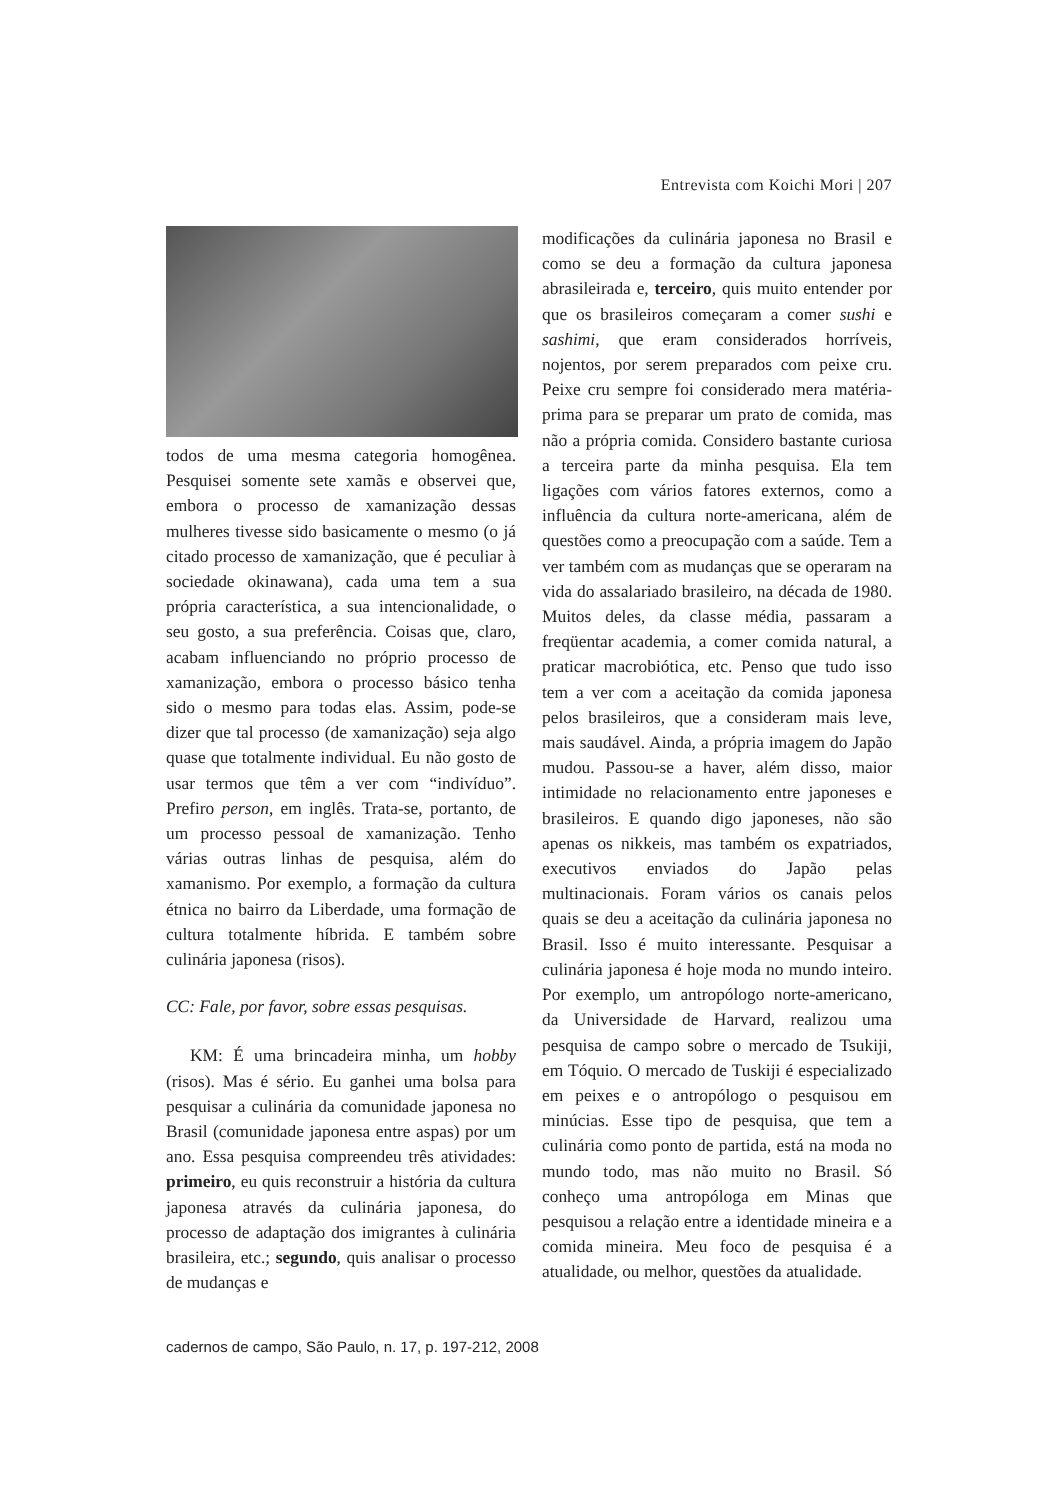Entrevista com Koichi Mori | 207
todos de uma mesma categoria homogênea. Pesquisei somente sete xamãs e observei que, embora o processo de xamanização dessas mulheres tivesse sido basicamente o mesmo (o já citado processo de xamanização, que é peculiar à sociedade okinawana), cada uma tem a sua própria característica, a sua intencionalidade, o seu gosto, a sua preferência. Coisas que, claro, acabam influenciando no próprio processo de xamanização, embora o processo básico tenha sido o mesmo para todas elas. Assim, pode-se dizer que tal processo (de xamanização) seja algo quase que totalmente individual. Eu não gosto de usar termos que têm a ver com “indivíduo”. Prefiro person, em inglês. Trata-se, portanto, de um processo pessoal de xamanização. Tenho várias outras linhas de pesquisa, além do xamanismo. Por exemplo, a formação da cultura étnica no bairro da Liberdade, uma formação de cultura totalmente híbrida. E também sobre culinária japonesa (risos).
CC: Fale, por favor, sobre essas pesquisas.
KM: É uma brincadeira minha, um hobby (risos). Mas é sério. Eu ganhei uma bolsa para pesquisar a culinária da comunidade japonesa no Brasil (comunidade japonesa entre aspas) por um ano. Essa pesquisa compreendeu três atividades: primeiro, eu quis reconstruir a história da cultura japonesa através da culinária japonesa, do processo de adaptação dos imigrantes à culinária brasileira, etc.; segundo, quis analisar o processo de mudanças e
modificações da culinária japonesa no Brasil e como se deu a formação da cultura japonesa abrasileirada e, terceiro, quis muito entender por que os brasileiros começaram a comer sushi e sashimi, que eram considerados horríveis, nojentos, por serem preparados com peixe cru. Peixe cru sempre foi considerado mera matéria-prima para se preparar um prato de comida, mas não a própria comida. Considero bastante curiosa a terceira parte da minha pesquisa. Ela tem ligações com vários fatores externos, como a influência da cultura norte-americana, além de questões como a preocupação com a saúde. Tem a ver também com as mudanças que se operaram na vida do assalariado brasileiro, na década de 1980. Muitos deles, da classe média, passaram a freqüentar academia, a comer comida natural, a praticar macrobiótica, etc. Penso que tudo isso tem a ver com a aceitação da comida japonesa pelos brasileiros, que a consideram mais leve, mais saudável. Ainda, a própria imagem do Japão mudou. Passou-se a haver, além disso, maior intimidade no relacionamento entre japoneses e brasileiros. E quando digo japoneses, não são apenas os nikkeis, mas também os expatriados, executivos enviados do Japão pelas multinacionais. Foram vários os canais pelos quais se deu a aceitação da culinária japonesa no Brasil. Isso é muito interessante. Pesquisar a culinária japonesa é hoje moda no mundo inteiro. Por exemplo, um antropólogo norte-americano, da Universidade de Harvard, realizou uma pesquisa de campo sobre o mercado de Tsukiji, em Tóquio. O mercado de Tuskiji é especializado em peixes e o antropólogo o pesquisou em minúcias. Esse tipo de pesquisa, que tem a culinária como ponto de partida, está na moda no mundo todo, mas não muito no Brasil. Só conheço uma antropóloga em Minas que pesquisou a relação entre a identidade mineira e a comida mineira. Meu foco de pesquisa é a atualidade, ou melhor, questões da atualidade.
cadernos de campo, São Paulo, n. 17, p. 197-212, 2008